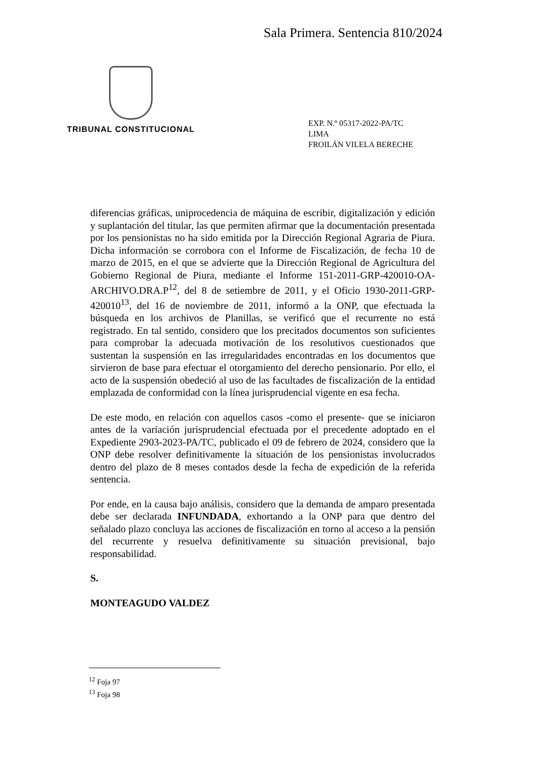Sala Primera. Sentencia 810/2024
TRIBUNAL CONSTITUCIONAL
EXP. N.º 05317-2022-PA/TC
LIMA
FROILÁN VILELA BERECHE
diferencias gráficas, uniprocedencia de máquina de escribir, digitalización y edición y suplantación del titular, las que permiten afirmar que la documentación presentada por los pensionistas no ha sido emitida por la Dirección Regional Agraria de Piura. Dicha información se corrobora con el Informe de Fiscalización, de fecha 10 de marzo de 2015, en el que se advierte que la Dirección Regional de Agricultura del Gobierno Regional de Piura, mediante el Informe 151-2011-GRP-420010-OA-ARCHIVO.DRA.P<sup>12</sup>, del 8 de setiembre de 2011, y el Oficio 1930-2011-GRP-420010<sup>13</sup>, del 16 de noviembre de 2011, informó a la ONP, que efectuada la búsqueda en los archivos de Planillas, se verificó que el recurrente no está registrado. En tal sentido, considero que los precitados documentos son suficientes para comprobar la adecuada motivación de los resolutivos cuestionados que sustentan la suspensión en las irregularidades encontradas en los documentos que sirvieron de base para efectuar el otorgamiento del derecho pensionario. Por ello, el acto de la suspensión obedeció al uso de las facultades de fiscalización de la entidad emplazada de conformidad con la línea jurisprudencial vigente en esa fecha.
De este modo, en relación con aquellos casos -como el presente- que se iniciaron antes de la variación jurisprudencial efectuada por el precedente adoptado en el Expediente 2903-2023-PA/TC, publicado el 09 de febrero de 2024, considero que la ONP debe resolver definitivamente la situación de los pensionistas involucrados dentro del plazo de 8 meses contados desde la fecha de expedición de la referida sentencia.
Por ende, en la causa bajo análisis, considero que la demanda de amparo presentada debe ser declarada INFUNDADA, exhortando a la ONP para que dentro del señalado plazo concluya las acciones de fiscalización en torno al acceso a la pensión del recurrente y resuelva definitivamente su situación previsional, bajo responsabilidad.
S.
MONTEAGUDO VALDEZ
<sup>12</sup> Foja 97
<sup>13</sup> Foja 98